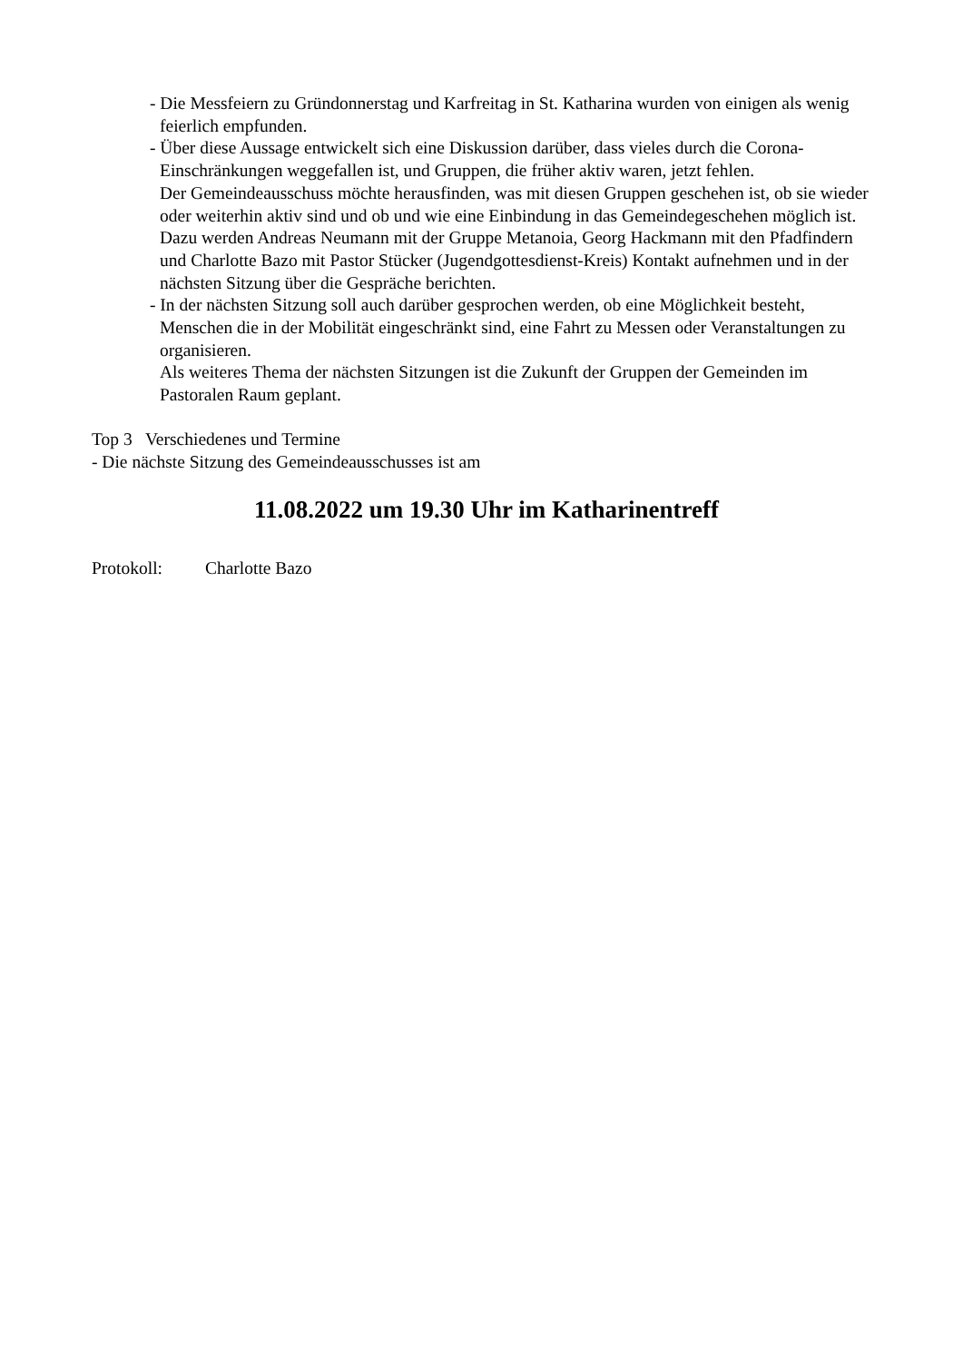- Die Messfeiern zu Gründonnerstag und Karfreitag in St. Katharina wurden von einigen als wenig feierlich empfunden.
- Über diese Aussage entwickelt sich eine Diskussion darüber, dass vieles durch die Corona-Einschränkungen weggefallen ist, und Gruppen, die früher aktiv waren, jetzt fehlen.
Der Gemeindeausschuss möchte herausfinden, was mit diesen Gruppen geschehen ist, ob sie wieder oder weiterhin aktiv sind und ob und wie eine Einbindung in das Gemeindegeschehen möglich ist.
Dazu werden Andreas Neumann mit der Gruppe Metanoia, Georg Hackmann mit den Pfadfindern und Charlotte Bazo mit Pastor Stücker (Jugendgottesdienst-Kreis) Kontakt aufnehmen und in der nächsten Sitzung über die Gespräche berichten.
- In der nächsten Sitzung soll auch darüber gesprochen werden, ob eine Möglichkeit besteht, Menschen die in der Mobilität eingeschränkt sind, eine Fahrt zu Messen oder Veranstaltungen zu organisieren.
Als weiteres Thema der nächsten Sitzungen ist die Zukunft der Gruppen der Gemeinden im Pastoralen Raum geplant.
Top 3 Verschiedenes und Termine
- Die nächste Sitzung des Gemeindeausschusses ist am
11.08.2022 um 19.30 Uhr im Katharinentreff
Protokoll: Charlotte Bazo